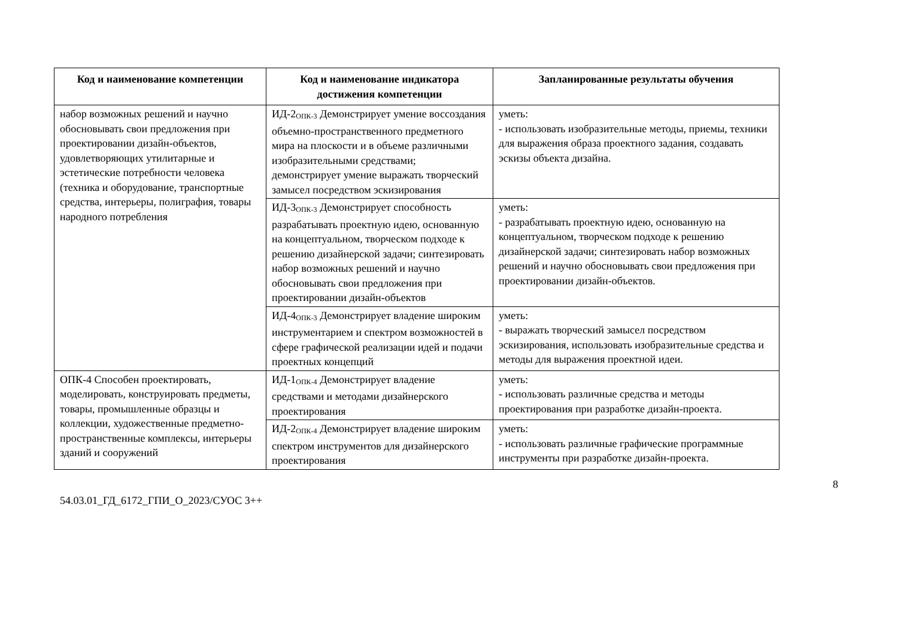| Код и наименование компетенции | Код и наименование индикатора достижения компетенции | Запланированные результаты обучения |
| --- | --- | --- |
| набор возможных решений и научно обосновывать свои предложения при проектировании дизайн-объектов, удовлетворяющих утилитарные и эстетические потребности человека (техника и оборудование, транспортные средства, интерьеры, полиграфия, товары народного потребления | ИД-2<sub>ОПК-3</sub> Демонстрирует умение воссоздания объемно-пространственного предметного мира на плоскости и в объеме различными изобразительными средствами; демонстрирует умение выражать творческий замысел посредством эскизирования | уметь: - использовать изобразительные методы, приемы, техники для выражения образа проектного задания, создавать эскизы объекта дизайна. |
| | ИД-3<sub>ОПК-3</sub> Демонстрирует способность разрабатывать проектную идею, основанную на концептуальном, творческом подходе к решению дизайнерской задачи; синтезировать набор возможных решений и научно обосновывать свои предложения при проектировании дизайн-объектов | уметь: - разрабатывать проектную идею, основанную на концептуальном, творческом подходе к решению дизайнерской задачи; синтезировать набор возможных решений и научно обосновывать свои предложения при проектировании дизайн-объектов. |
| | ИД-4<sub>ОПК-3</sub> Демонстрирует владение широким инструментарием и спектром возможностей в сфере графической реализации идей и подачи проектных концепций | уметь: - выражать творческий замысел посредством эскизирования, использовать изобразительные средства и методы для выражения проектной идеи. |
| ОПК-4 Способен проектировать, моделировать, конструировать предметы, товары, промышленные образцы и коллекции, художественные предметно-пространственные комплексы, интерьеры зданий и сооружений | ИД-1<sub>ОПК-4</sub> Демонстрирует владение средствами и методами дизайнерского проектирования | уметь: - использовать различные средства и методы проектирования при разработке дизайн-проекта. |
| | ИД-2<sub>ОПК-4</sub> Демонстрирует владение широким спектром инструментов для дизайнерского проектирования | уметь: - использовать различные графические программные инструменты при разработке дизайн-проекта. |
8
54.03.01_ГД_6172_ГПИ_О_2023/СУОС 3++